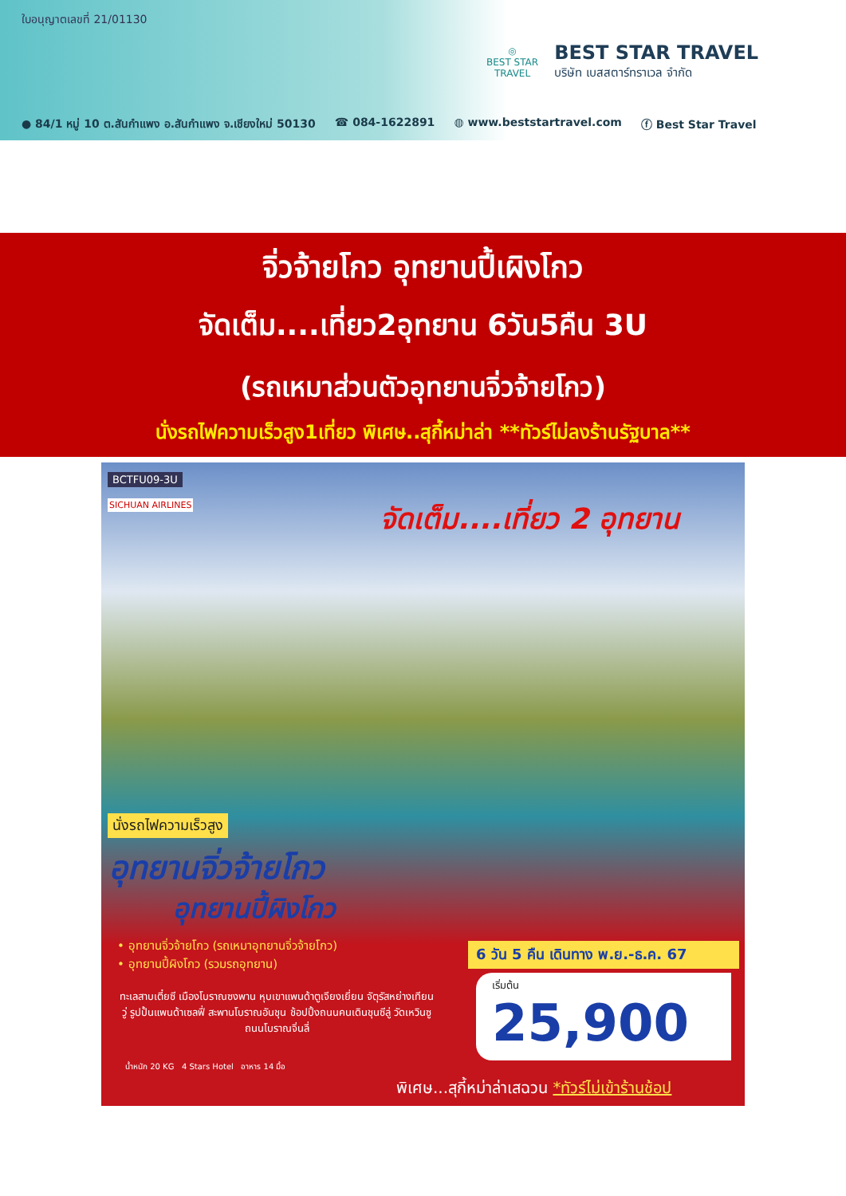ใบอนุญาตเลขที่ 21/01130
◎
BEST STAR
TRAVEL
BEST STAR TRAVEL
บริษัท เบสสตาร์ทราเวล จำกัด
● 84/1 หมู่ 10 ต.สันกำแพง อ.สันกำแพง จ.เชียงใหม่ 50130 ☎ 084-1622891 ◍ www.beststartravel.com ⓕ Best Star Travel
จิ่วจ้ายโกว อุทยานปี้เผิงโกว
จัดเต็ม....เที่ยว2อุทยาน 6วัน5คืน 3U
(รถเหมาส่วนตัวอุทยานจิ่วจ้ายโกว)
นั่งรถไฟความเร็วสูง1เที่ยว พิเศษ..สุกี้หม่าล่า **ทัวร์ไม่ลงร้านรัฐบาล**
BCTFU09-3U
SICHUAN AIRLINES จัดเต็ม....เที่ยว 2 อุทยาน
นั่งรถไฟความเร็วสูง
อุทยานจิ่วจ้ายโกว
อุทยานปี้ผิงโกว
• อุทยานจิ่วจ้ายโกว (รถเหมาอุทยานจิ่วจ้ายโกว)
• อุทยานปี้ผิงโกว (รวมรถอุทยาน)
ทะเลสาบเตี๋ยซี เมืองโบราณซงพาน หุบเขาแพนด้าตูเจียงเยี่ยน จัตุรัสหย่างเทียนวู่ รูปปั้นแพนด้าเซลฟี่ สะพานโบราณอันชุน ช้อปปิ้งถนนคนเดินชุนซีลู่ วัดเหวินซู ถนนโบราณจิ่นลี่
น้ำหนัก 20 KG 4 Stars Hotel อาหาร 14 มื้อ
6 วัน 5 คืน เดินทาง พ.ย.-ธ.ค. 67
เริ่มต้น
25,900
พิเศษ...สุกี้หม่าล่าเสฉวน *ทัวร์ไม่เข้าร้านช้อป